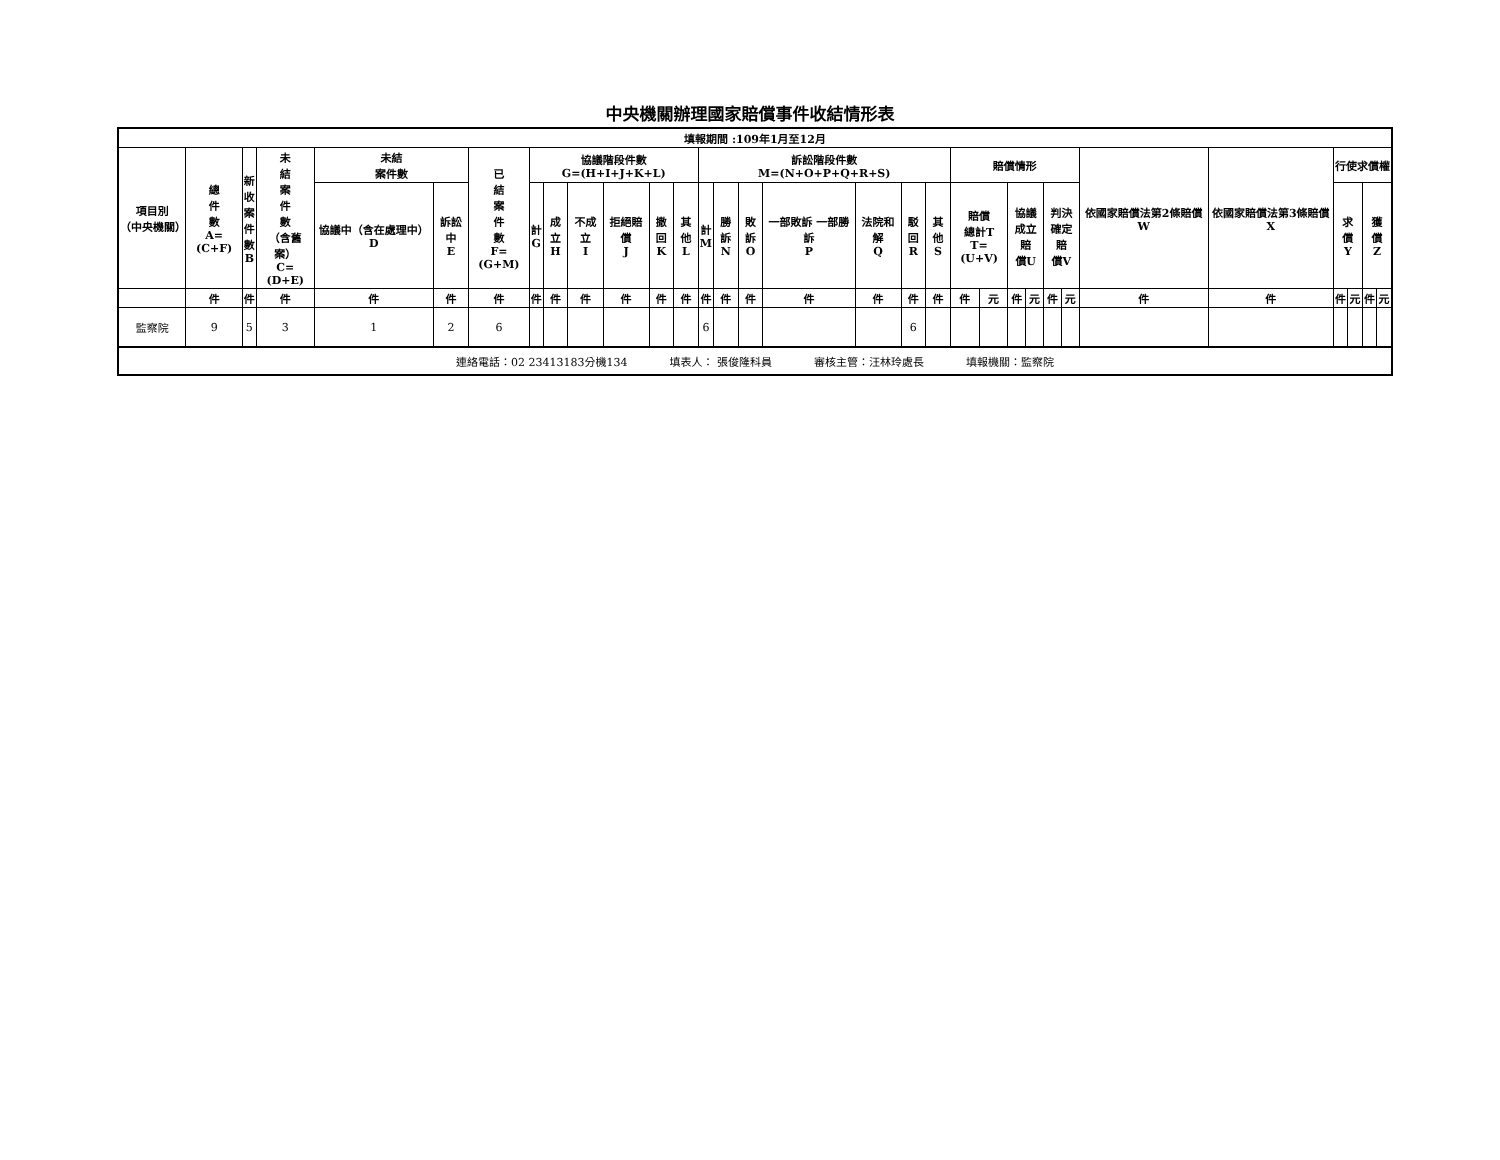中央機關辦理國家賠償事件收結情形表
| 填報期間 :109年1月至12月 | | | | | | | | | | | | | | | | | | | | | | | | | | | | | | | |
| --- | --- | --- | --- | --- | --- | --- | --- | --- | --- | --- | --- | --- | --- | --- | --- | --- | --- | --- | --- | --- | --- | --- | --- | --- | --- | --- | --- | --- | --- | --- | --- |
| 項目別 （中央機關） | 總 件 數 A=(C+F) | 新 收 案 件 數 B | 未 結 案 件 數 （含舊案） C=(D+E) | 未結 案件數 | | 已 結 案 件 數 F=(G+M) | 協議階段件數 G=(H+I+J+K+L) | | | | | | 訴訟階段件數 M=(N+O+P+Q+R+S) | | | | | | | 賠償情形 | | | | | | 依國家賠償法第2條賠償W | 依國家賠償法第3條賠償X | 行使求償權 | | | |
| | | | | 協議中（含在處理中）D | 訴訟中 E | | 計 G | 成立 H | 不成立 I | 拒絕賠償 J | 撤回 K | 其他 L | 計 M | 勝訴 N | 敗訴 O | 一部敗訴 一部勝訴 P | 法院和解 Q | 駁回 R | 其他 S | 賠償 總計T T=(U+V) | | 協議 成立賠 償U | | 判決 確定賠 償V | | | | 求 償 Y | | 獲 償 Z | |
| | 件 | 件 | 件 | 件 | 件 | 件 | 件 | 件 | 件 | 件 | 件 | 件 | 件 | 件 | 件 | 件 | 件 | 件 | 件 | 件 | 元 | 件 | 元 | 件 | 元 | 件 | 件 | 件 | 元 | 件 | 元 |
| 監察院 | 9 | 5 | 3 | 1 | 2 | 6 | | | | | | | 6 | | | | | 6 | | | | | | | | | | | | | |
| 連絡電話：02 23413183分機134 填表人： 張俊隆科員 審核主管：汪林玲處長 填報機關：監察院 | | | | | | | | | | | | | | | | | | | | | | | | | | | | | | | |